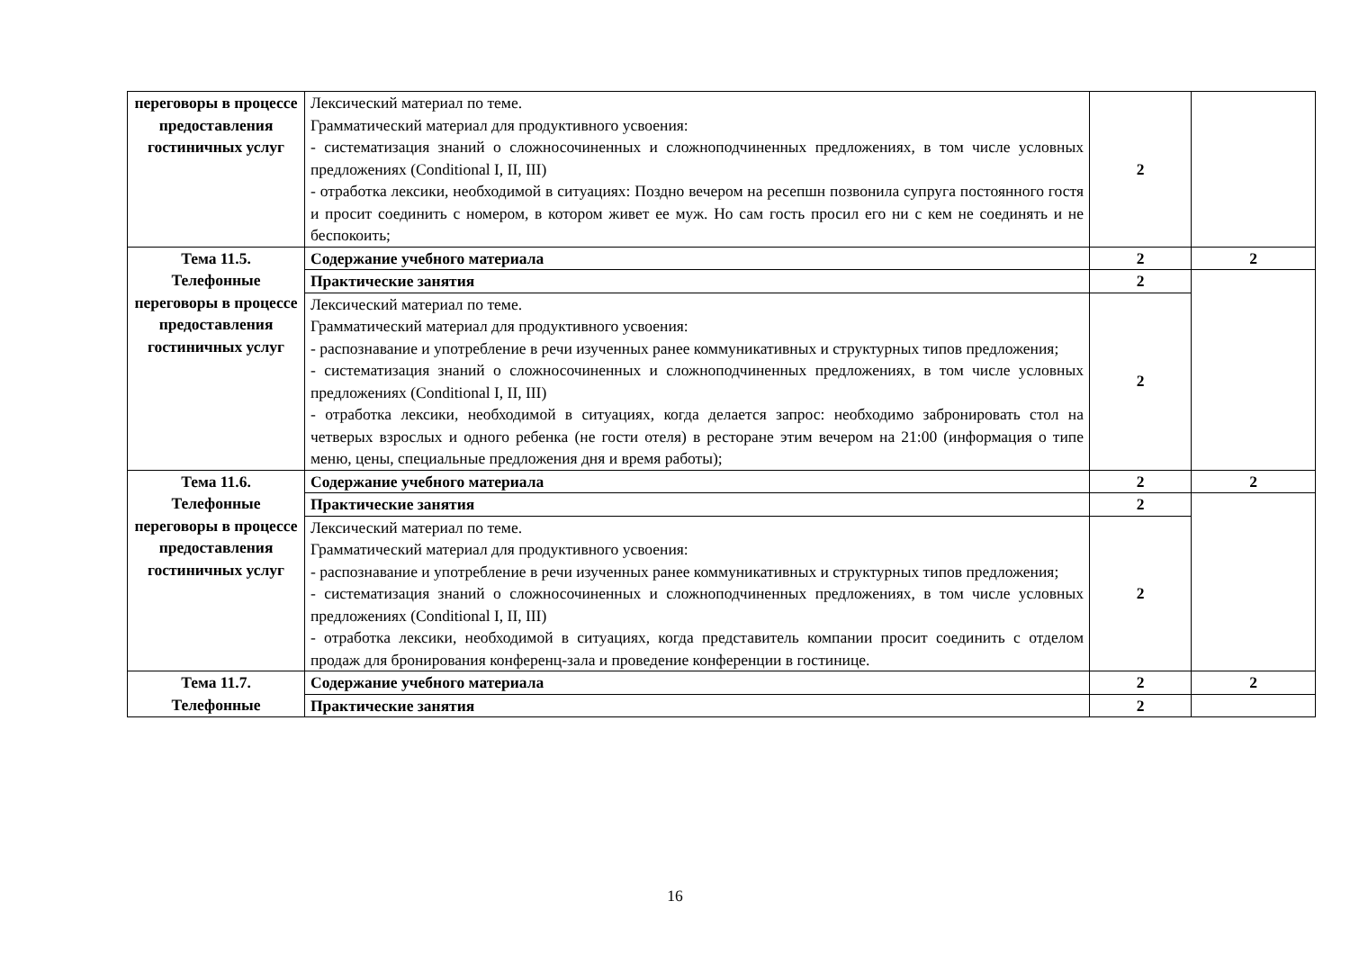| переговоры в процессе предоставления гостиничных услуг | Лексический материал по теме. Грамматический материал для продуктивного усвоения: - систематизация знаний о сложносочиненных и сложноподчиненных предложениях, в том числе условных предложениях (Conditional I, II, III) - отработка лексики, необходимой в ситуациях: Поздно вечером на ресепшн позвонила супруга постоянного гостя и просит соединить с номером, в котором живет ее муж. Но сам гость просил его ни с кем не соединять и не беспокоить; | 2 | |
| Тема 11.5. Телефонные переговоры в процессе предоставления гостиничных услуг | Содержание учебного материала | 2 | 2 |
| | Практические занятия | 2 | |
| | Лексический материал по теме. Грамматический материал для продуктивного усвоения: - распознавание и употребление в речи изученных ранее коммуникативных и структурных типов предложения; - систематизация знаний о сложносочиненных и сложноподчиненных предложениях, в том числе условных предложениях (Conditional I, II, III) - отработка лексики, необходимой в ситуациях, когда делается запрос: необходимо забронировать стол на четверых взрослых и одного ребенка (не гости отеля) в ресторане этим вечером на 21:00 (информация о типе меню, цены, специальные предложения дня и время работы); | 2 | |
| Тема 11.6. Телефонные переговоры в процессе предоставления гостиничных услуг | Содержание учебного материала | 2 | 2 |
| | Практические занятия | 2 | |
| | Лексический материал по теме. Грамматический материал для продуктивного усвоения: - распознавание и употребление в речи изученных ранее коммуникативных и структурных типов предложения; - систематизация знаний о сложносочиненных и сложноподчиненных предложениях, в том числе условных предложениях (Conditional I, II, III) - отработка лексики, необходимой в ситуациях, когда представитель компании просит соединить с отделом продаж для бронирования конференц-зала и проведение конференции в гостинице. | 2 | |
| Тема 11.7. Телефонные | Содержание учебного материала | 2 | 2 |
| | Практические занятия | 2 | |
16